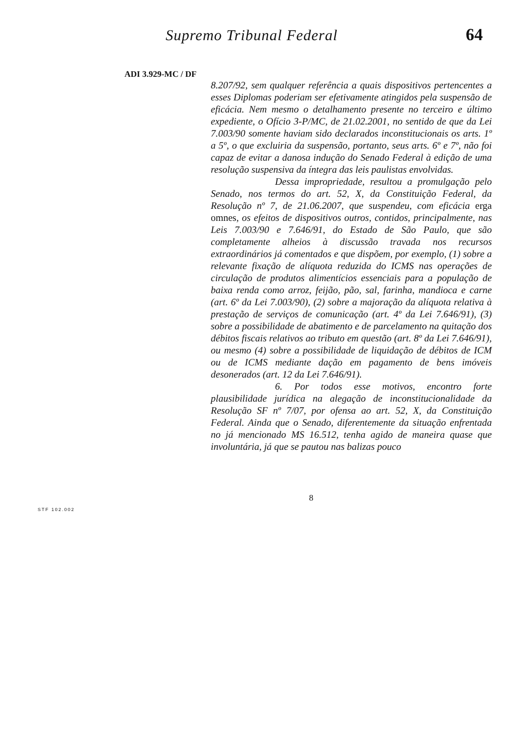Supremo Tribunal Federal 64
ADI 3.929-MC / DF
8.207/92, sem qualquer referência a quais dispositivos pertencentes a esses Diplomas poderiam ser efetivamente atingidos pela suspensão de eficácia. Nem mesmo o detalhamento presente no terceiro e último expediente, o Ofício 3-P/MC, de 21.02.2001, no sentido de que da Lei 7.003/90 somente haviam sido declarados inconstitucionais os arts. 1º a 5º, o que excluiria da suspensão, portanto, seus arts. 6º e 7º, não foi capaz de evitar a danosa indução do Senado Federal à edição de uma resolução suspensiva da íntegra das leis paulistas envolvidas.
Dessa impropriedade, resultou a promulgação pelo Senado, nos termos do art. 52, X, da Constituição Federal, da Resolução nº 7, de 21.06.2007, que suspendeu, com eficácia erga omnes, os efeitos de dispositivos outros, contidos, principalmente, nas Leis 7.003/90 e 7.646/91, do Estado de São Paulo, que são completamente alheios à discussão travada nos recursos extraordinários já comentados e que dispõem, por exemplo, (1) sobre a relevante fixação de alíquota reduzida do ICMS nas operações de circulação de produtos alimentícios essenciais para a população de baixa renda como arroz, feijão, pão, sal, farinha, mandioca e carne (art. 6º da Lei 7.003/90), (2) sobre a majoração da alíquota relativa à prestação de serviços de comunicação (art. 4º da Lei 7.646/91), (3) sobre a possibilidade de abatimento e de parcelamento na quitação dos débitos fiscais relativos ao tributo em questão (art. 8º da Lei 7.646/91), ou mesmo (4) sobre a possibilidade de liquidação de débitos de ICM ou de ICMS mediante dação em pagamento de bens imóveis desonerados (art. 12 da Lei 7.646/91).
6. Por todos esse motivos, encontro forte plausibilidade jurídica na alegação de inconstitucionalidade da Resolução SF nº 7/07, por ofensa ao art. 52, X, da Constituição Federal. Ainda que o Senado, diferentemente da situação enfrentada no já mencionado MS 16.512, tenha agido de maneira quase que involuntária, já que se pautou nas balizas pouco
8
STF 102.002